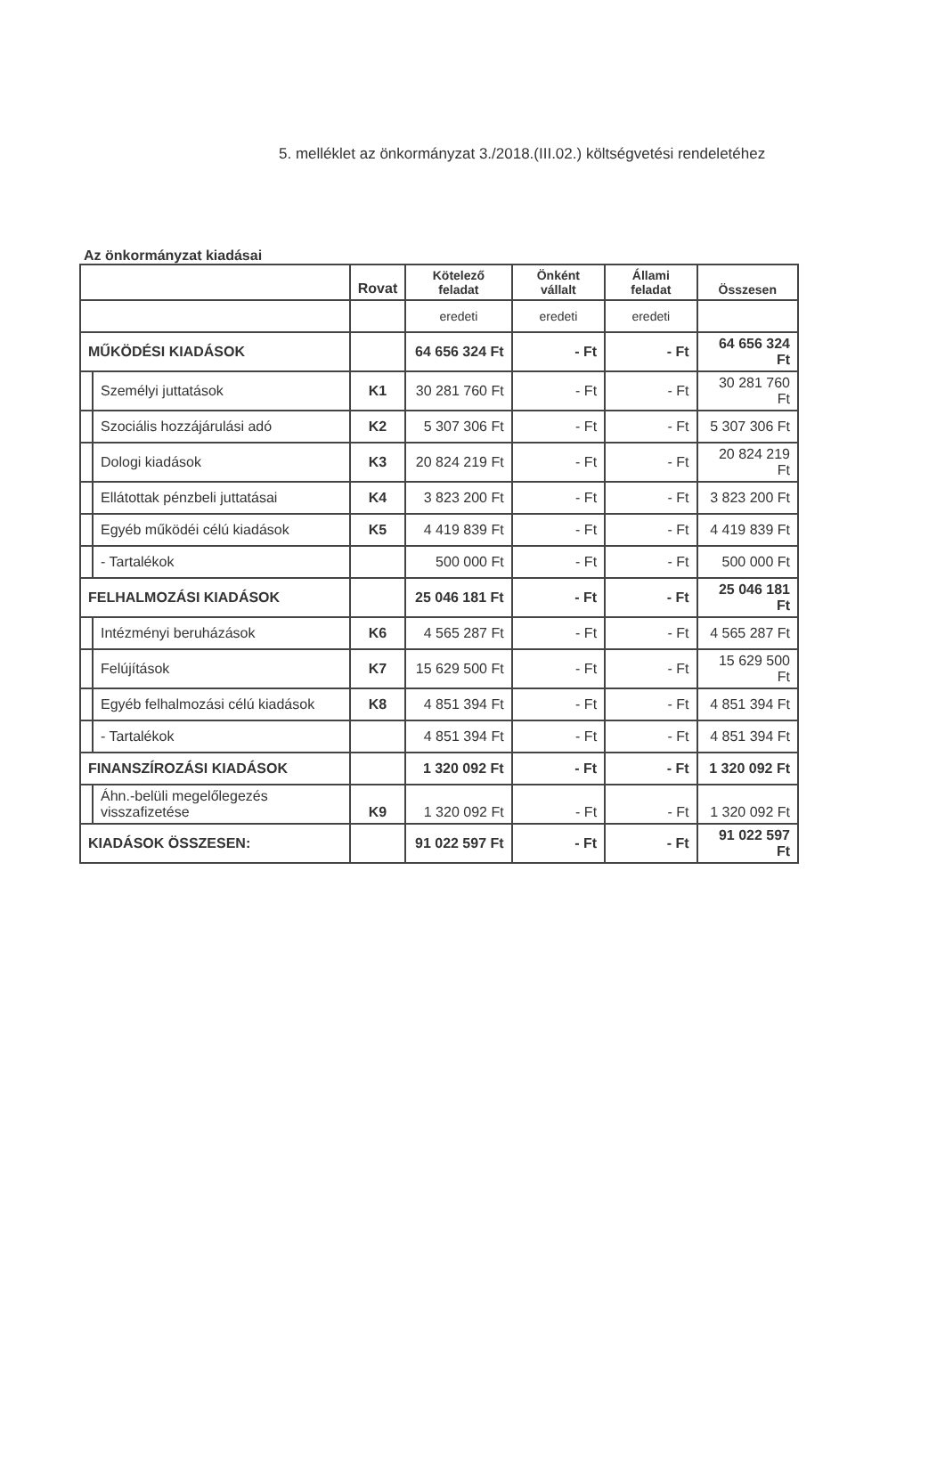5. melléklet az önkormányzat 3./2018.(III.02.) költségvetési rendeletéhez
Az önkormányzat kiadásai
| | | Rovat | Kötelező feladat | Önként vállalt | Állami feladat | Összesen |
| --- | --- | --- | --- | --- | --- | --- |
| | | | eredeti | eredeti | eredeti | |
| MŰKÖDÉSI KIADÁSOK | | | 64 656 324 Ft | - Ft | - Ft | 64 656 324 Ft |
| | Személyi juttatások | K1 | 30 281 760 Ft | - Ft | - Ft | 30 281 760 Ft |
| | Szociális hozzájárulási adó | K2 | 5 307 306 Ft | - Ft | - Ft | 5 307 306 Ft |
| | Dologi kiadások | K3 | 20 824 219 Ft | - Ft | - Ft | 20 824 219 Ft |
| | Ellátottak pénzbeli juttatásai | K4 | 3 823 200 Ft | - Ft | - Ft | 3 823 200 Ft |
| | Egyéb működéi célú kiadások | K5 | 4 419 839 Ft | - Ft | - Ft | 4 419 839 Ft |
| | - Tartalékok | | 500 000 Ft | - Ft | - Ft | 500 000 Ft |
| FELHALMOZÁSI KIADÁSOK | | | 25 046 181 Ft | - Ft | - Ft | 25 046 181 Ft |
| | Intézményi beruházások | K6 | 4 565 287 Ft | - Ft | - Ft | 4 565 287 Ft |
| | Felújítások | K7 | 15 629 500 Ft | - Ft | - Ft | 15 629 500 Ft |
| | Egyéb felhalmozási célú kiadások | K8 | 4 851 394 Ft | - Ft | - Ft | 4 851 394 Ft |
| | - Tartalékok | | 4 851 394 Ft | - Ft | - Ft | 4 851 394 Ft |
| FINANSZÍROZÁSI KIADÁSOK | | | 1 320 092 Ft | - Ft | - Ft | 1 320 092 Ft |
| | Áhn.-belüli megelőlegezés visszafizetése | K9 | 1 320 092 Ft | - Ft | - Ft | 1 320 092 Ft |
| KIADÁSOK ÖSSZESEN: | | | 91 022 597 Ft | - Ft | - Ft | 91 022 597 Ft |